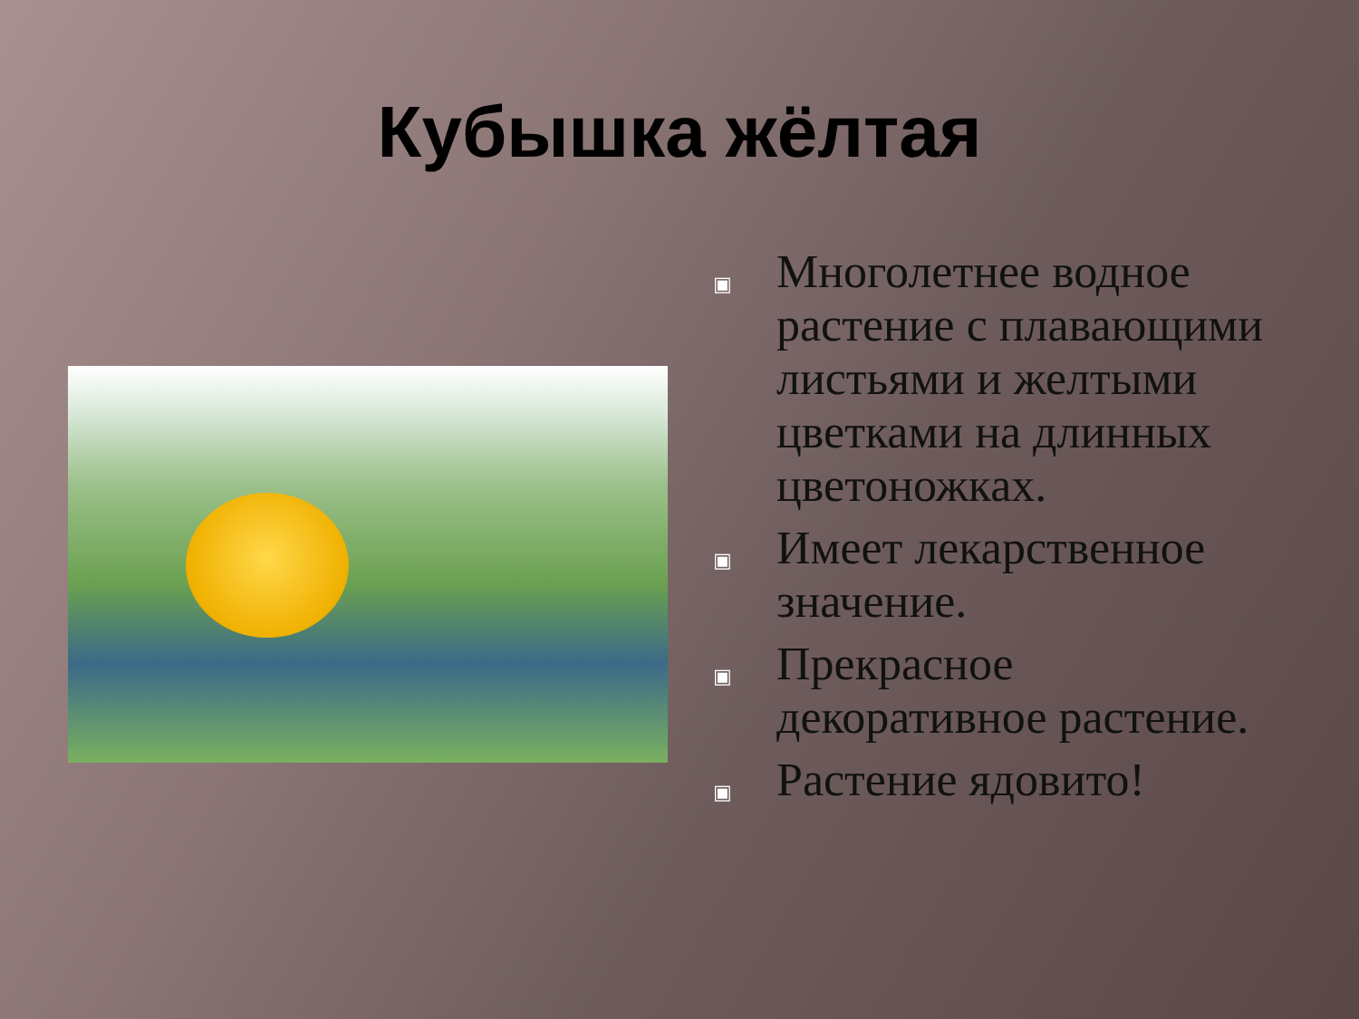Кубышка жёлтая
▣ Многолетнее водное растение с плавающими листьями и желтыми цветками на длинных цветоножках.
▣ Имеет лекарственное значение.
▣ Прекрасное декоративное растение.
▣ Растение ядовито!